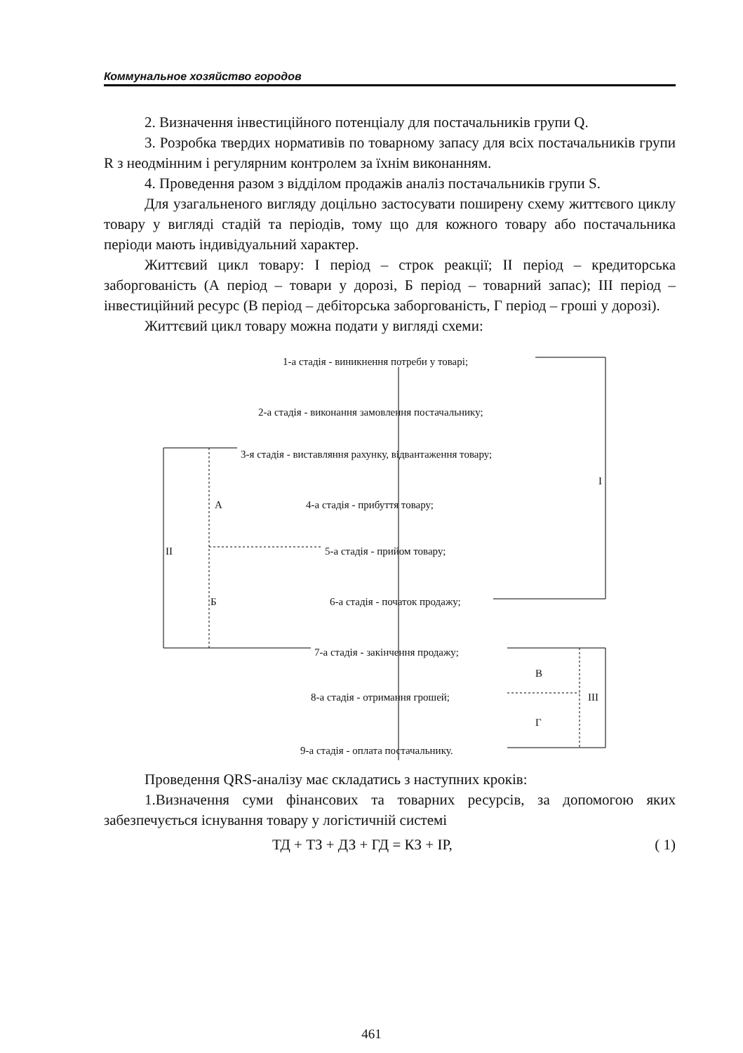Коммунальное хозяйство городов
2. Визначення інвестиційного потенціалу для постачальників групи Q.
3. Розробка твердих нормативів по товарному запасу для всіх постачальників групи R з неодмінним і регулярним контролем за їхнім виконанням.
4. Проведення разом з відділом продажів аналіз постачальників групи S.
Для узагальненого вигляду доцільно застосувати поширену схему життєвого циклу товару у вигляді стадій та періодів, тому що для кожного товару або постачальника періоди мають індивідуальний характер.
Життєвий цикл товару: І період – строк реакції; ІІ період – кредиторська заборгованість (А період – товари у дорозі, Б період – товарний запас); ІІІ період – інвестиційний ресурс (В період – дебіторська заборгованість, Г період – гроші у дорозі).
Життєвий цикл товару можна подати у вигляді схеми:
1-а стадія - виникнення потреби у товарі;
2-а стадія - виконання замовлення постачальнику;
3-я стадія - виставляння рахунку, відвантаження товару;
I
А 4-а стадія - прибуття товару;
II 5-а стадія - прийом товару;
Б 6-а стадія - початок продажу;
7-а стадія - закінчення продажу;
В
8-а стадія - отримання грошей; III
Г
9-а стадія - оплата постачальнику.
Проведення QRS-аналізу має складатись з наступних кроків:
1.Визначення суми фінансових та товарних ресурсів, за допомогою яких забезпечується існування товару у логістичній системі
ТД + ТЗ + ДЗ + ГД = КЗ + ІР, ( 1)
461